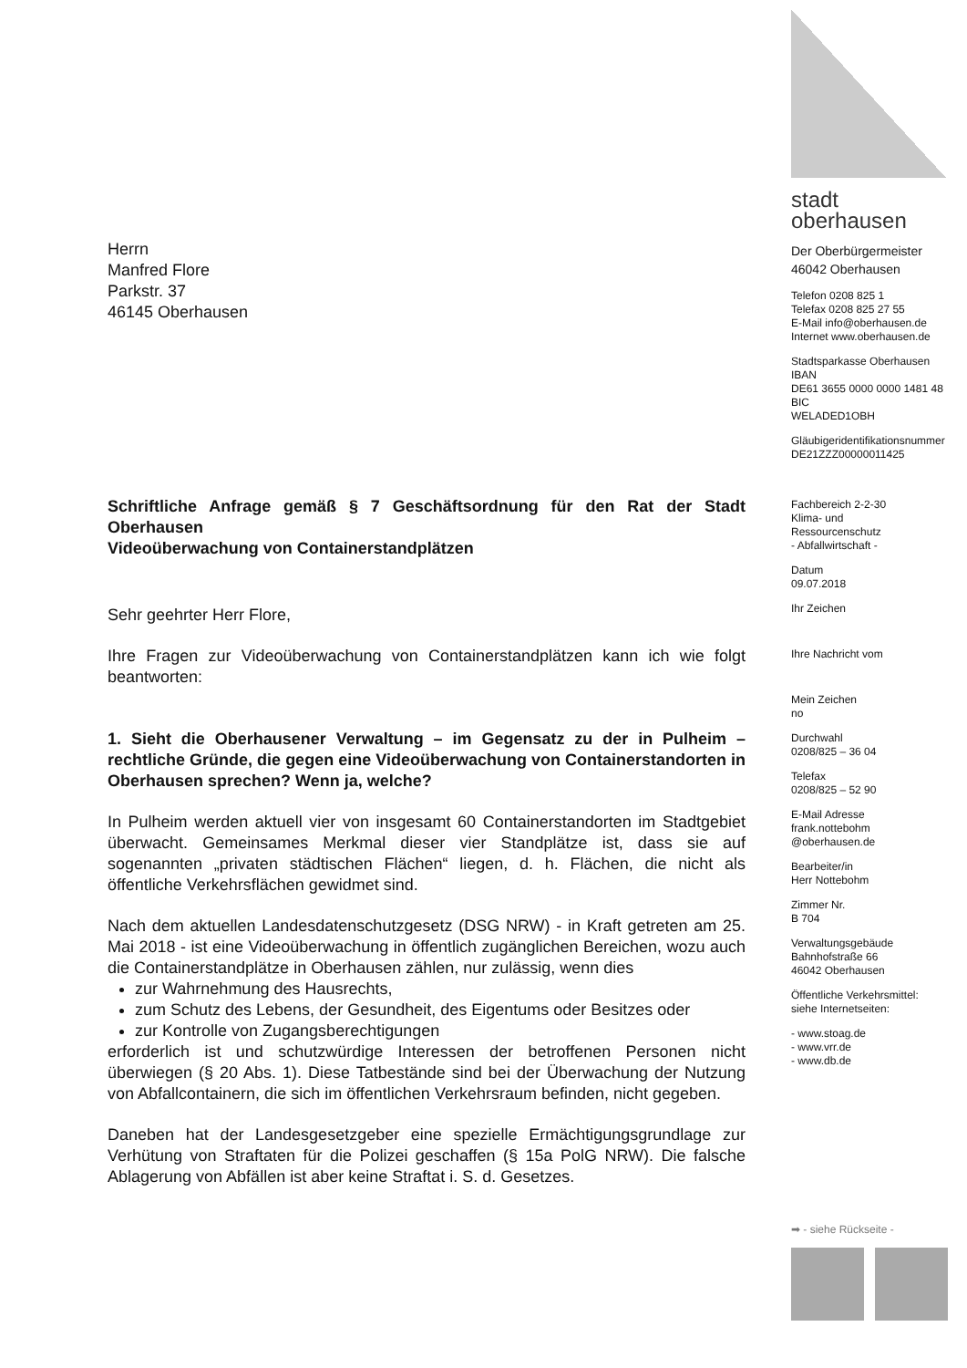Herrn
Manfred Flore
Parkstr. 37
46145 Oberhausen
Schriftliche Anfrage gemäß § 7 Geschäftsordnung für den Rat der Stadt Oberhausen
Videoüberwachung von Containerstandplätzen
Sehr geehrter Herr Flore,
Ihre Fragen zur Videoüberwachung von Containerstandplätzen kann ich wie folgt beantworten:
1. Sieht die Oberhausener Verwaltung – im Gegensatz zu der in Pulheim – rechtliche Gründe, die gegen eine Videoüberwachung von Containerstandorten in Oberhausen sprechen? Wenn ja, welche?
In Pulheim werden aktuell vier von insgesamt 60 Containerstandorten im Stadtgebiet überwacht. Gemeinsames Merkmal dieser vier Standplätze ist, dass sie auf sogenannten „privaten städtischen Flächen“ liegen, d. h. Flächen, die nicht als öffentliche Verkehrsflächen gewidmet sind.
Nach dem aktuellen Landesdatenschutzgesetz (DSG NRW) - in Kraft getreten am 25. Mai 2018 - ist eine Videoüberwachung in öffentlich zugänglichen Bereichen, wozu auch die Containerstandplätze in Oberhausen zählen, nur zulässig, wenn dies
zur Wahrnehmung des Hausrechts,
zum Schutz des Lebens, der Gesundheit, des Eigentums oder Besitzes oder
zur Kontrolle von Zugangsberechtigungen
erforderlich ist und schutzwürdige Interessen der betroffenen Personen nicht überwiegen (§ 20 Abs. 1). Diese Tatbestände sind bei der Überwachung der Nutzung von Abfallcontainern, die sich im öffentlichen Verkehrsraum befinden, nicht gegeben.
Daneben hat der Landesgesetzgeber eine spezielle Ermächtigungsgrundlage zur Verhütung von Straftaten für die Polizei geschaffen (§ 15a PolG NRW). Die falsche Ablagerung von Abfällen ist aber keine Straftat i. S. d. Gesetzes.
stadt
oberhausen
Der Oberbürgermeister
46042 Oberhausen
Telefon 0208 825 1
Telefax 0208 825 27 55
E-Mail info@oberhausen.de
Internet www.oberhausen.de
Stadtsparkasse Oberhausen
IBAN
DE61 3655 0000 0000 1481 48
BIC
WELADED1OBH
Gläubigeridentifikationsnummer
DE21ZZZ00000011425
Fachbereich 2-2-30
Klima- und
Ressourcenschutz
- Abfallwirtschaft -
Datum
09.07.2018
Ihr Zeichen
Ihre Nachricht vom
Mein Zeichen
no
Durchwahl
0208/825 – 36 04
Telefax
0208/825 – 52 90
E-Mail Adresse
frank.nottebohm
@oberhausen.de
Bearbeiter/in
Herr Nottebohm
Zimmer Nr.
B 704
Verwaltungsgebäude
Bahnhofstraße 66
46042 Oberhausen
Öffentliche Verkehrsmittel:
siehe Internetseiten:
- www.stoag.de
- www.vrr.de
- www.db.de
➡ - siehe Rückseite -